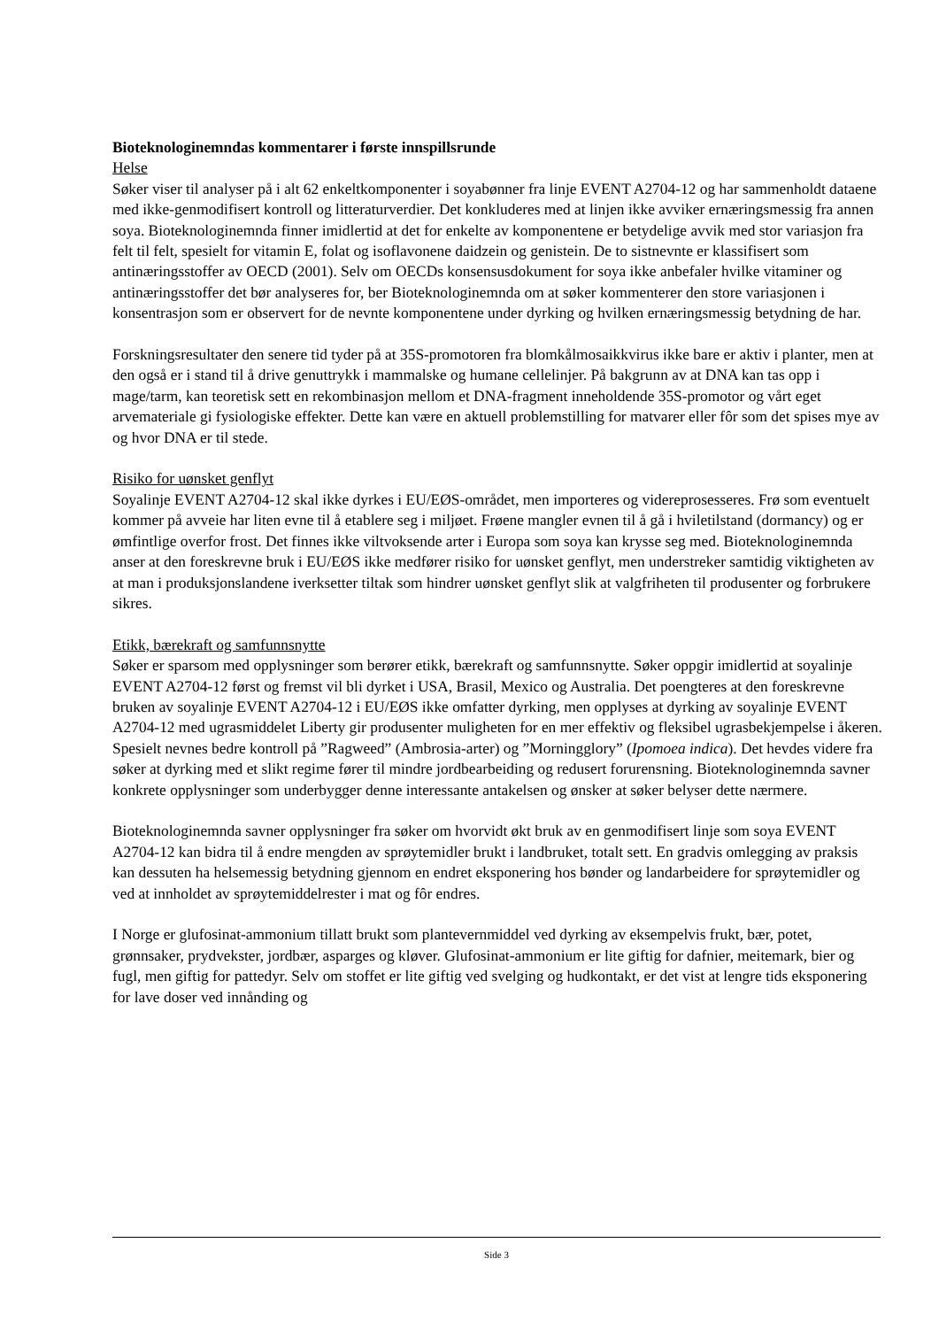Bioteknologinemndas kommentarer i første innspillsrunde
Helse
Søker viser til analyser på i alt 62 enkeltkomponenter i soyabønner fra linje EVENT A2704-12 og har sammenholdt dataene med ikke-genmodifisert kontroll og litteraturverdier. Det konkluderes med at linjen ikke avviker ernæringsmessig fra annen soya. Bioteknologinemnda finner imidlertid at det for enkelte av komponentene er betydelige avvik med stor variasjon fra felt til felt, spesielt for vitamin E, folat og isoflavonene daidzein og genistein. De to sistnevnte er klassifisert som antinæringsstoffer av OECD (2001). Selv om OECDs konsensusdokument for soya ikke anbefaler hvilke vitaminer og antinæringsstoffer det bør analyseres for, ber Bioteknologinemnda om at søker kommenterer den store variasjonen i konsentrasjon som er observert for de nevnte komponentene under dyrking og hvilken ernæringsmessig betydning de har.
Forskningsresultater den senere tid tyder på at 35S-promotoren fra blomkålmosaikkvirus ikke bare er aktiv i planter, men at den også er i stand til å drive genuttrykk i mammalske og humane cellelinjer. På bakgrunn av at DNA kan tas opp i mage/tarm, kan teoretisk sett en rekombinasjon mellom et DNA-fragment inneholdende 35S-promotor og vårt eget arvemateriale gi fysiologiske effekter. Dette kan være en aktuell problemstilling for matvarer eller fôr som det spises mye av og hvor DNA er til stede.
Risiko for uønsket genflyt
Soyalinje EVENT A2704-12 skal ikke dyrkes i EU/EØS-området, men importeres og videreprosesseres. Frø som eventuelt kommer på avveie har liten evne til å etablere seg i miljøet. Frøene mangler evnen til å gå i hviletilstand (dormancy) og er ømfintlige overfor frost. Det finnes ikke viltvoksende arter i Europa som soya kan krysse seg med. Bioteknologinemnda anser at den foreskrevne bruk i EU/EØS ikke medfører risiko for uønsket genflyt, men understreker samtidig viktigheten av at man i produksjonslandene iverksetter tiltak som hindrer uønsket genflyt slik at valgfriheten til produsenter og forbrukere sikres.
Etikk, bærekraft og samfunnsnytte
Søker er sparsom med opplysninger som berører etikk, bærekraft og samfunnsnytte. Søker oppgir imidlertid at soyalinje EVENT A2704-12 først og fremst vil bli dyrket i USA, Brasil, Mexico og Australia. Det poengteres at den foreskrevne bruken av soyalinje EVENT A2704-12 i EU/EØS ikke omfatter dyrking, men opplyses at dyrking av soyalinje EVENT A2704-12 med ugrasmiddelet Liberty gir produsenter muligheten for en mer effektiv og fleksibel ugrasbekjempelse i åkeren. Spesielt nevnes bedre kontroll på ”Ragweed” (Ambrosia-arter) og ”Morningglory” (Ipomoea indica). Det hevdes videre fra søker at dyrking med et slikt regime fører til mindre jordbearbeiding og redusert forurensning. Bioteknologinemnda savner konkrete opplysninger som underbygger denne interessante antakelsen og ønsker at søker belyser dette nærmere.
Bioteknologinemnda savner opplysninger fra søker om hvorvidt økt bruk av en genmodifisert linje som soya EVENT A2704-12 kan bidra til å endre mengden av sprøytemidler brukt i landbruket, totalt sett. En gradvis omlegging av praksis kan dessuten ha helsemessig betydning gjennom en endret eksponering hos bønder og landarbeidere for sprøytemidler og ved at innholdet av sprøytemiddelrester i mat og fôr endres.
I Norge er glufosinat-ammonium tillatt brukt som plantevernmiddel ved dyrking av eksempelvis frukt, bær, potet, grønnsaker, prydvekster, jordbær, asparges og kløver. Glufosinat-ammonium er lite giftig for dafnier, meitemark, bier og fugl, men giftig for pattedyr. Selv om stoffet er lite giftig ved svelging og hudkontakt, er det vist at lengre tids eksponering for lave doser ved innånding og
Side 3